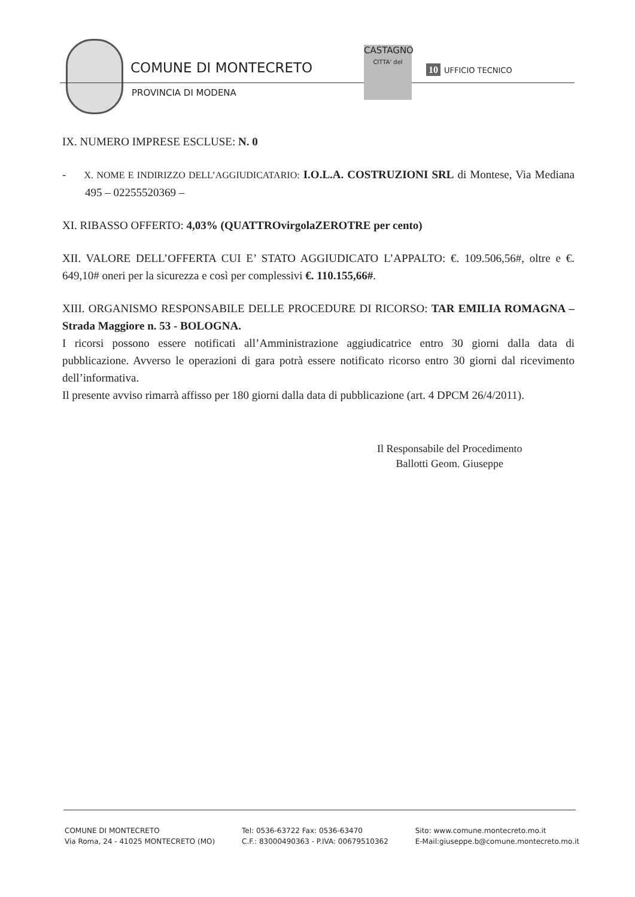COMUNE DI MONTECRETO
PROVINCIA DI MODENA
CASTAGNO
CITTA' del
10 UFFICIO TECNICO
IX. NUMERO IMPRESE ESCLUSE: N. 0
- X. NOME E INDIRIZZO DELL’AGGIUDICATARIO: I.O.L.A. COSTRUZIONI SRL di Montese, Via Mediana 495 – 02255520369 –
XI. RIBASSO OFFERTO: 4,03% (QUATTROvirgolaZEROTRE per cento)
XII. VALORE DELL’OFFERTA CUI E’ STATO AGGIUDICATO L’APPALTO: €. 109.506,56#, oltre e €. 649,10# oneri per la sicurezza e così per complessivi €. 110.155,66#.
XIII. ORGANISMO RESPONSABILE DELLE PROCEDURE DI RICORSO: TAR EMILIA ROMAGNA – Strada Maggiore n. 53 - BOLOGNA.
I ricorsi possono essere notificati all’Amministrazione aggiudicatrice entro 30 giorni dalla data di pubblicazione. Avverso le operazioni di gara potrà essere notificato ricorso entro 30 giorni dal ricevimento dell’informativa.
Il presente avviso rimarrà affisso per 180 giorni dalla data di pubblicazione (art. 4 DPCM 26/4/2011).
Il Responsabile del Procedimento
Ballotti Geom. Giuseppe
COMUNE DI MONTECRETO
Via Roma, 24 - 41025 MONTECRETO (MO)
Tel: 0536-63722 Fax: 0536-63470
C.F.: 83000490363 - P.IVA: 00679510362
Sito: www.comune.montecreto.mo.it
E-Mail:giuseppe.b@comune.montecreto.mo.it